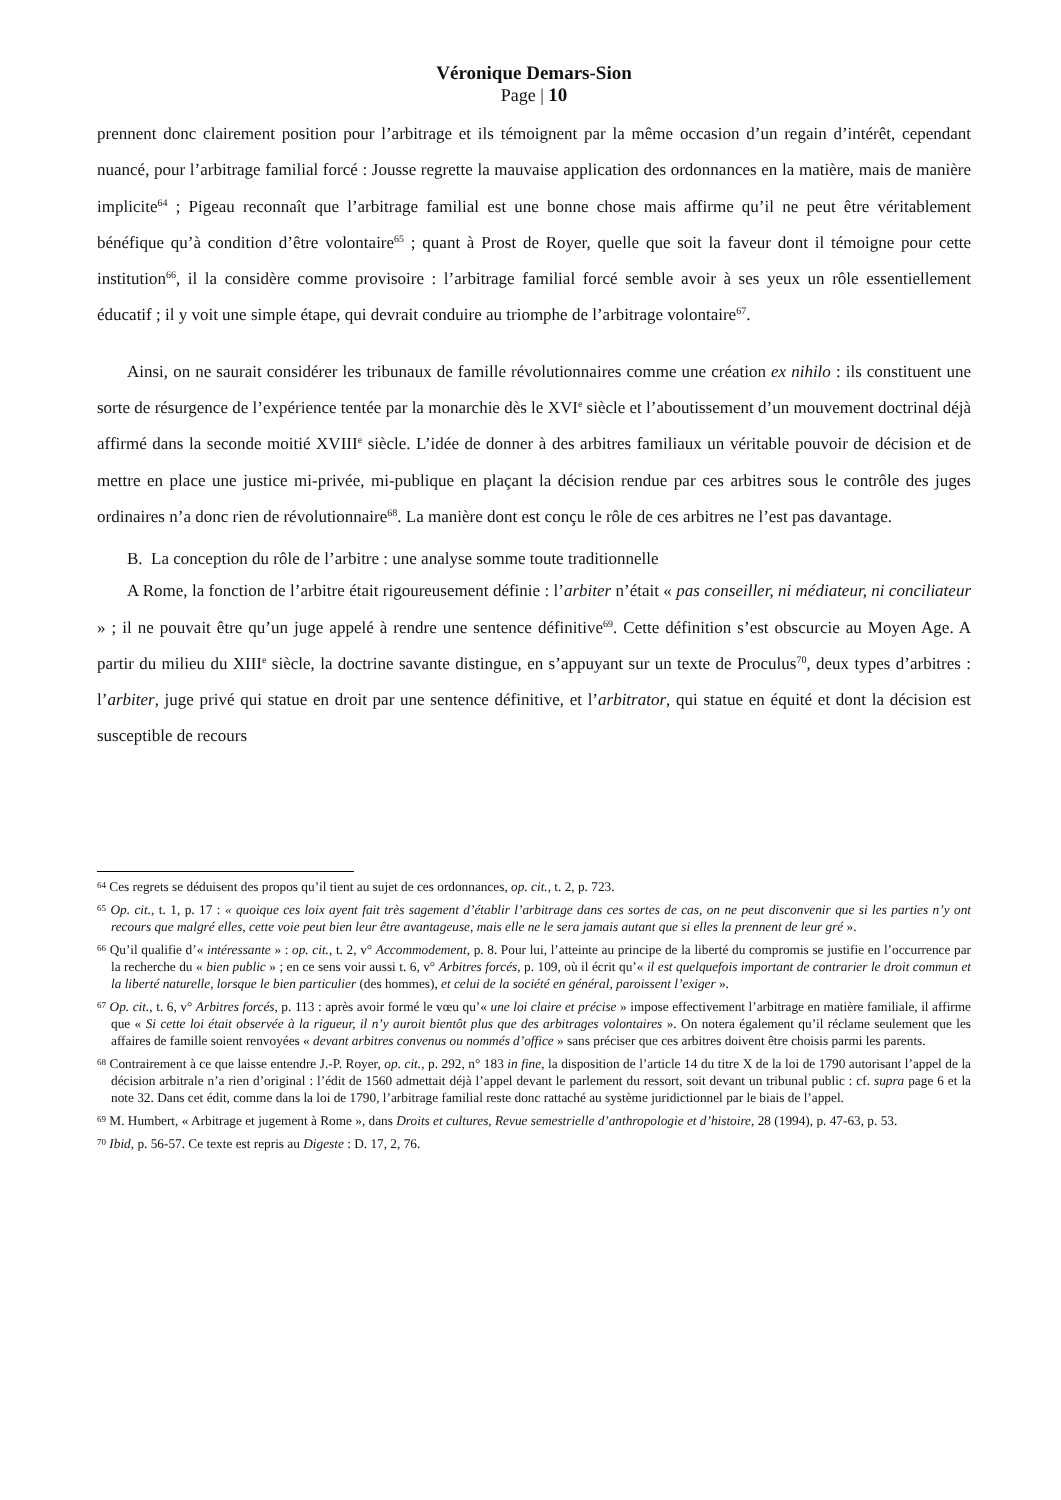Véronique Demars-Sion
Page | 10
prennent donc clairement position pour l’arbitrage et ils témoignent par la même occasion d’un regain d’intérêt, cependant nuancé, pour l’arbitrage familial forcé : Jousse regrette la mauvaise application des ordonnances en la matière, mais de manière implicite<sup>64</sup> ; Pigeau reconnaît que l’arbitrage familial est une bonne chose mais affirme qu’il ne peut être véritablement bénéfique qu’à condition d’être volontaire<sup>65</sup> ; quant à Prost de Royer, quelle que soit la faveur dont il témoigne pour cette institution<sup>66</sup>, il la considère comme provisoire : l’arbitrage familial forcé semble avoir à ses yeux un rôle essentiellement éducatif ; il y voit une simple étape, qui devrait conduire au triomphe de l’arbitrage volontaire<sup>67</sup>.
Ainsi, on ne saurait considérer les tribunaux de famille révolutionnaires comme une création ex nihilo : ils constituent une sorte de résurgence de l’expérience tentée par la monarchie dès le XVI<sup>e</sup> siècle et l’aboutissement d’un mouvement doctrinal déjà affirmé dans la seconde moitié XVIII<sup>e</sup> siècle. L’idée de donner à des arbitres familiaux un véritable pouvoir de décision et de mettre en place une justice mi-privée, mi-publique en plaçant la décision rendue par ces arbitres sous le contrôle des juges ordinaires n’a donc rien de révolutionnaire<sup>68</sup>. La manière dont est conçu le rôle de ces arbitres ne l’est pas davantage.
B. La conception du rôle de l’arbitre : une analyse somme toute traditionnelle
A Rome, la fonction de l’arbitre était rigoureusement définie : l’arbiter n’était « pas conseiller, ni médiateur, ni conciliateur » ; il ne pouvait être qu’un juge appelé à rendre une sentence définitive<sup>69</sup>. Cette définition s’est obscurcie au Moyen Age. A partir du milieu du XIII<sup>e</sup> siècle, la doctrine savante distingue, en s’appuyant sur un texte de Proculus<sup>70</sup>, deux types d’arbitres : l’arbiter, juge privé qui statue en droit par une sentence définitive, et l’arbitrator, qui statue en équité et dont la décision est susceptible de recours
<sup>64</sup> Ces regrets se déduisent des propos qu’il tient au sujet de ces ordonnances, op. cit., t. 2, p. 723.
<sup>65</sup> Op. cit., t. 1, p. 17 : « quoique ces loix ayent fait très sagement d’établir l’arbitrage dans ces sortes de cas, on ne peut disconvenir que si les parties n’y ont recours que malgré elles, cette voie peut bien leur être avantageuse, mais elle ne le sera jamais autant que si elles la prennent de leur gré ».
<sup>66</sup> Qu’il qualifie d’« intéressante » : op. cit., t. 2, v° Accommodement, p. 8. Pour lui, l’atteinte au principe de la liberté du compromis se justifie en l’occurrence par la recherche du « bien public » ; en ce sens voir aussi t. 6, v° Arbitres forcés, p. 109, où il écrit qu’« il est quelquefois important de contrarier le droit commun et la liberté naturelle, lorsque le bien particulier (des hommes), et celui de la société en général, paroissent l’exiger ».
<sup>67</sup> Op. cit., t. 6, v° Arbitres forcés, p. 113 : après avoir formé le vœu qu’« une loi claire et précise » impose effectivement l’arbitrage en matière familiale, il affirme que « Si cette loi était observée à la rigueur, il n’y auroit bientôt plus que des arbitrages volontaires ». On notera également qu’il réclame seulement que les affaires de famille soient renvoyées « devant arbitres convenus ou nommés d’office » sans préciser que ces arbitres doivent être choisis parmi les parents.
<sup>68</sup> Contrairement à ce que laisse entendre J.-P. Royer, op. cit., p. 292, n° 183 in fine, la disposition de l’article 14 du titre X de la loi de 1790 autorisant l’appel de la décision arbitrale n’a rien d’original : l’édit de 1560 admettait déjà l’appel devant le parlement du ressort, soit devant un tribunal public : cf. supra page 6 et la note 32. Dans cet édit, comme dans la loi de 1790, l’arbitrage familial reste donc rattaché au système juridictionnel par le biais de l’appel.
<sup>69</sup> M. Humbert, « Arbitrage et jugement à Rome », dans Droits et cultures, Revue semestrielle d’anthropologie et d’histoire, 28 (1994), p. 47-63, p. 53.
<sup>70</sup> Ibid, p. 56-57. Ce texte est repris au Digeste : D. 17, 2, 76.